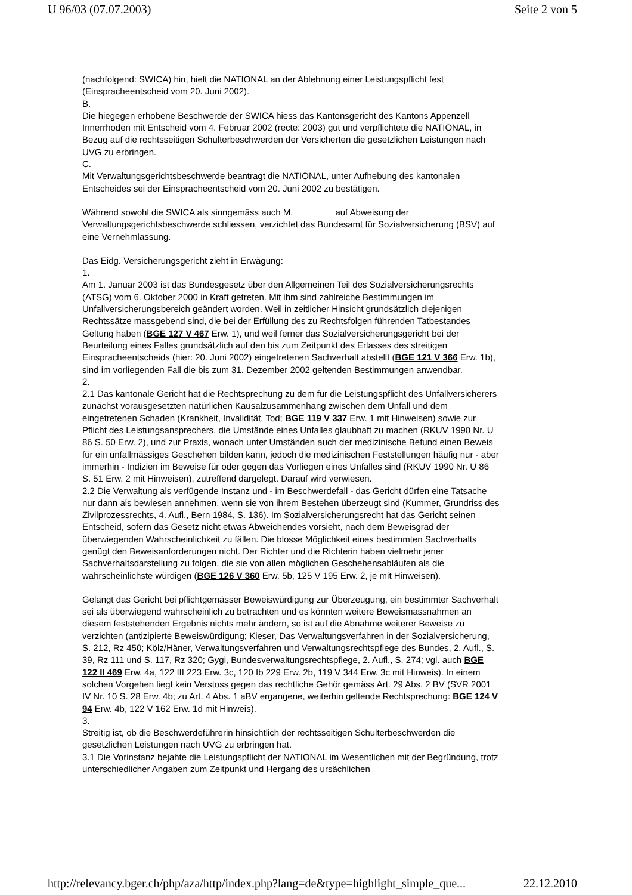U 96/03 (07.07.2003) Seite 2 von 5
(nachfolgend: SWICA) hin, hielt die NATIONAL an der Ablehnung einer Leistungspflicht fest (Einspracheentscheid vom 20. Juni 2002).
B.
Die hiegegen erhobene Beschwerde der SWICA hiess das Kantonsgericht des Kantons Appenzell Innerrhoden mit Entscheid vom 4. Februar 2002 (recte: 2003) gut und verpflichtete die NATIONAL, in Bezug auf die rechtsseitigen Schulterbeschwerden der Versicherten die gesetzlichen Leistungen nach UVG zu erbringen.
C.
Mit Verwaltungsgerichtsbeschwerde beantragt die NATIONAL, unter Aufhebung des kantonalen Entscheides sei der Einspracheentscheid vom 20. Juni 2002 zu bestätigen.
Während sowohl die SWICA als sinngemäss auch M.________ auf Abweisung der Verwaltungsgerichtsbeschwerde schliessen, verzichtet das Bundesamt für Sozialversicherung (BSV) auf eine Vernehmlassung.
Das Eidg. Versicherungsgericht zieht in Erwägung:
1.
Am 1. Januar 2003 ist das Bundesgesetz über den Allgemeinen Teil des Sozialversicherungsrechts (ATSG) vom 6. Oktober 2000 in Kraft getreten. Mit ihm sind zahlreiche Bestimmungen im Unfallversicherungsbereich geändert worden. Weil in zeitlicher Hinsicht grundsätzlich diejenigen Rechtssätze massgebend sind, die bei der Erfüllung des zu Rechtsfolgen führenden Tatbestandes Geltung haben (BGE 127 V 467 Erw. 1), und weil ferner das Sozialversicherungsgericht bei der Beurteilung eines Falles grundsätzlich auf den bis zum Zeitpunkt des Erlasses des streitigen Einspracheentscheids (hier: 20. Juni 2002) eingetretenen Sachverhalt abstellt (BGE 121 V 366 Erw. 1b), sind im vorliegenden Fall die bis zum 31. Dezember 2002 geltenden Bestimmungen anwendbar.
2.
2.1 Das kantonale Gericht hat die Rechtsprechung zu dem für die Leistungspflicht des Unfallversicherers zunächst vorausgesetzten natürlichen Kausalzusammenhang zwischen dem Unfall und dem eingetretenen Schaden (Krankheit, Invalidität, Tod; BGE 119 V 337 Erw. 1 mit Hinweisen) sowie zur Pflicht des Leistungsansprechers, die Umstände eines Unfalles glaubhaft zu machen (RKUV 1990 Nr. U 86 S. 50 Erw. 2), und zur Praxis, wonach unter Umständen auch der medizinische Befund einen Beweis für ein unfallmässiges Geschehen bilden kann, jedoch die medizinischen Feststellungen häufig nur - aber immerhin - Indizien im Beweise für oder gegen das Vorliegen eines Unfalles sind (RKUV 1990 Nr. U 86 S. 51 Erw. 2 mit Hinweisen), zutreffend dargelegt. Darauf wird verwiesen.
2.2 Die Verwaltung als verfügende Instanz und - im Beschwerdefall - das Gericht dürfen eine Tatsache nur dann als bewiesen annehmen, wenn sie von ihrem Bestehen überzeugt sind (Kummer, Grundriss des Zivilprozessrechts, 4. Aufl., Bern 1984, S. 136). Im Sozialversicherungsrecht hat das Gericht seinen Entscheid, sofern das Gesetz nicht etwas Abweichendes vorsieht, nach dem Beweisgrad der überwiegenden Wahrscheinlichkeit zu fällen. Die blosse Möglichkeit eines bestimmten Sachverhalts genügt den Beweisanforderungen nicht. Der Richter und die Richterin haben vielmehr jener Sachverhaltsdarstellung zu folgen, die sie von allen möglichen Geschehensabläufen als die wahrscheinlichste würdigen (BGE 126 V 360 Erw. 5b, 125 V 195 Erw. 2, je mit Hinweisen).
Gelangt das Gericht bei pflichtgemässer Beweiswürdigung zur Überzeugung, ein bestimmter Sachverhalt sei als überwiegend wahrscheinlich zu betrachten und es könnten weitere Beweismassnahmen an diesem feststehenden Ergebnis nichts mehr ändern, so ist auf die Abnahme weiterer Beweise zu verzichten (antizipierte Beweiswürdigung; Kieser, Das Verwaltungsverfahren in der Sozialversicherung, S. 212, Rz 450; Kölz/Häner, Verwaltungsverfahren und Verwaltungsrechtspflege des Bundes, 2. Aufl., S. 39, Rz 111 und S. 117, Rz 320; Gygi, Bundesverwaltungsrechtspflege, 2. Aufl., S. 274; vgl. auch BGE 122 II 469 Erw. 4a, 122 III 223 Erw. 3c, 120 Ib 229 Erw. 2b, 119 V 344 Erw. 3c mit Hinweis). In einem solchen Vorgehen liegt kein Verstoss gegen das rechtliche Gehör gemäss Art. 29 Abs. 2 BV (SVR 2001 IV Nr. 10 S. 28 Erw. 4b; zu Art. 4 Abs. 1 aBV ergangene, weiterhin geltende Rechtsprechung: BGE 124 V 94 Erw. 4b, 122 V 162 Erw. 1d mit Hinweis).
3.
Streitig ist, ob die Beschwerdeführerin hinsichtlich der rechtsseitigen Schulterbeschwerden die gesetzlichen Leistungen nach UVG zu erbringen hat.
3.1 Die Vorinstanz bejahte die Leistungspflicht der NATIONAL im Wesentlichen mit der Begründung, trotz unterschiedlicher Angaben zum Zeitpunkt und Hergang des ursächlichen
http://relevancy.bger.ch/php/aza/http/index.php?lang=de&type=highlight_simple_que... 22.12.2010